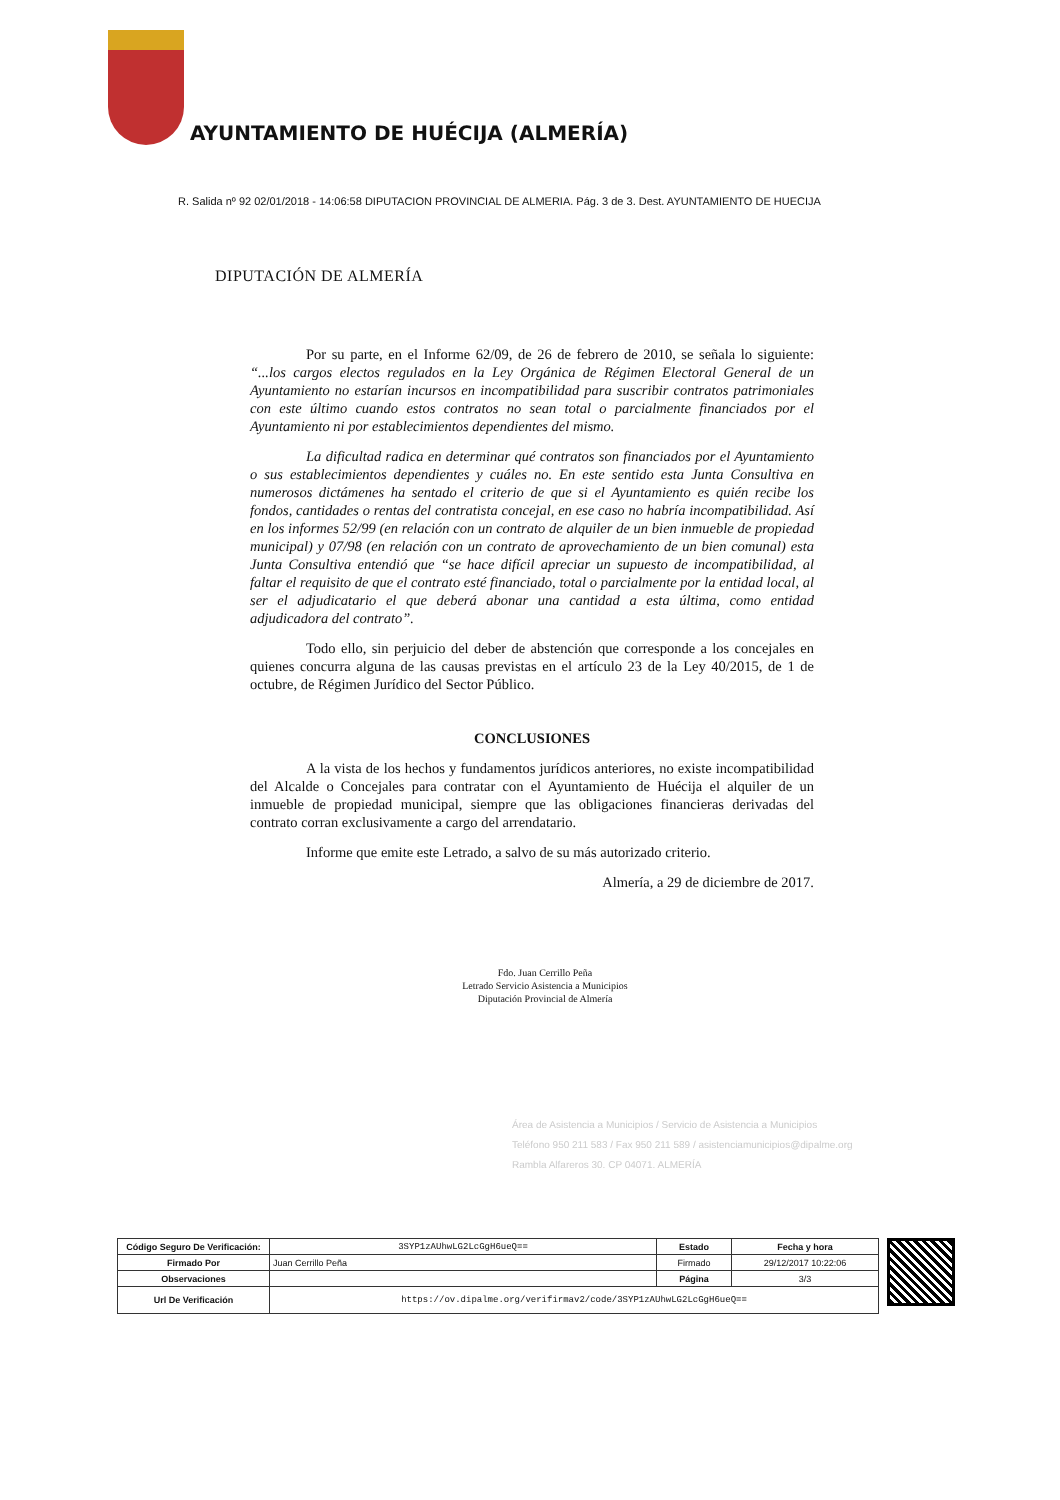AYUNTAMIENTO DE HUÉCIJA (ALMERÍA)
R. Salida nº 92 02/01/2018 - 14:06:58 DIPUTACION PROVINCIAL DE ALMERIA. Pág. 3 de 3. Dest. AYUNTAMIENTO DE HUECIJA
DIPUTACIÓN DE ALMERÍA
Por su parte, en el Informe 62/09, de 26 de febrero de 2010, se señala lo siguiente: “...los cargos electos regulados en la Ley Orgánica de Régimen Electoral General de un Ayuntamiento no estarían incursos en incompatibilidad para suscribir contratos patrimoniales con este último cuando estos contratos no sean total o parcialmente financiados por el Ayuntamiento ni por establecimientos dependientes del mismo.
La dificultad radica en determinar qué contratos son financiados por el Ayuntamiento o sus establecimientos dependientes y cuáles no. En este sentido esta Junta Consultiva en numerosos dictámenes ha sentado el criterio de que si el Ayuntamiento es quién recibe los fondos, cantidades o rentas del contratista concejal, en ese caso no habría incompatibilidad. Así en los informes 52/99 (en relación con un contrato de alquiler de un bien inmueble de propiedad municipal) y 07/98 (en relación con un contrato de aprovechamiento de un bien comunal) esta Junta Consultiva entendió que “se hace difícil apreciar un supuesto de incompatibilidad, al faltar el requisito de que el contrato esté financiado, total o parcialmente por la entidad local, al ser el adjudicatario el que deberá abonar una cantidad a esta última, como entidad adjudicadora del contrato”.
Todo ello, sin perjuicio del deber de abstención que corresponde a los concejales en quienes concurra alguna de las causas previstas en el artículo 23 de la Ley 40/2015, de 1 de octubre, de Régimen Jurídico del Sector Público.
CONCLUSIONES
A la vista de los hechos y fundamentos jurídicos anteriores, no existe incompatibilidad del Alcalde o Concejales para contratar con el Ayuntamiento de Huécija el alquiler de un inmueble de propiedad municipal, siempre que las obligaciones financieras derivadas del contrato corran exclusivamente a cargo del arrendatario.
Informe que emite este Letrado, a salvo de su más autorizado criterio.
Almería, a 29 de diciembre de 2017.
Fdo. Juan Cerrillo Peña
Letrado Servicio Asistencia a Municipios
Diputación Provincial de Almería
Área de Asistencia a Municipios / Servicio de Asistencia a Municipios
Teléfono 950 211 583 / Fax 950 211 589 / asistenciamunicipios@dipalme.org
Rambla Alfareros 30. CP 04071. ALMERÍA
| Código Seguro De Verificación: | 3SYP1zAUhwLG2LcGgH6ueQ== | Estado | Fecha y hora |
| Firmado Por | Juan Cerrillo Peña | Firmado | 29/12/2017 10:22:06 |
| Observaciones | | Página | 3/3 |
| Url De Verificación | https://ov.dipalme.org/verifirmav2/code/3SYP1zAUhwLG2LcGgH6ueQ== | | |